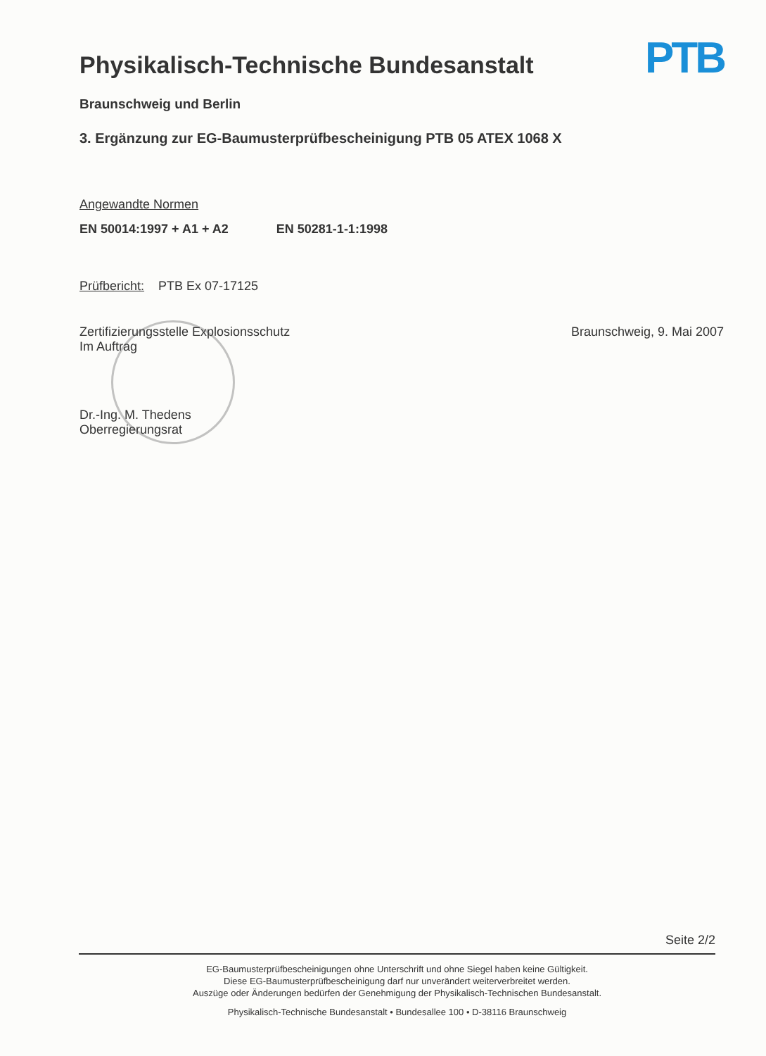Physikalisch-Technische Bundesanstalt
PTB
Braunschweig und Berlin
3. Ergänzung zur EG-Baumusterprüfbescheinigung PTB 05 ATEX 1068 X
Angewandte Normen
EN 50014:1997 + A1 + A2 EN 50281-1-1:1998
Prüfbericht: PTB Ex 07-17125
Zertifizierungsstelle Explosionsschutz
Im Auftrag
Braunschweig, 9. Mai 2007
Dr.-Ing. M. Thedens
Oberregierungsrat
Seite 2/2
EG-Baumusterprüfbescheinigungen ohne Unterschrift und ohne Siegel haben keine Gültigkeit.
Diese EG-Baumusterprüfbescheinigung darf nur unverändert weiterverbreitet werden.
Auszüge oder Änderungen bedürfen der Genehmigung der Physikalisch-Technischen Bundesanstalt.
Physikalisch-Technische Bundesanstalt • Bundesallee 100 • D-38116 Braunschweig